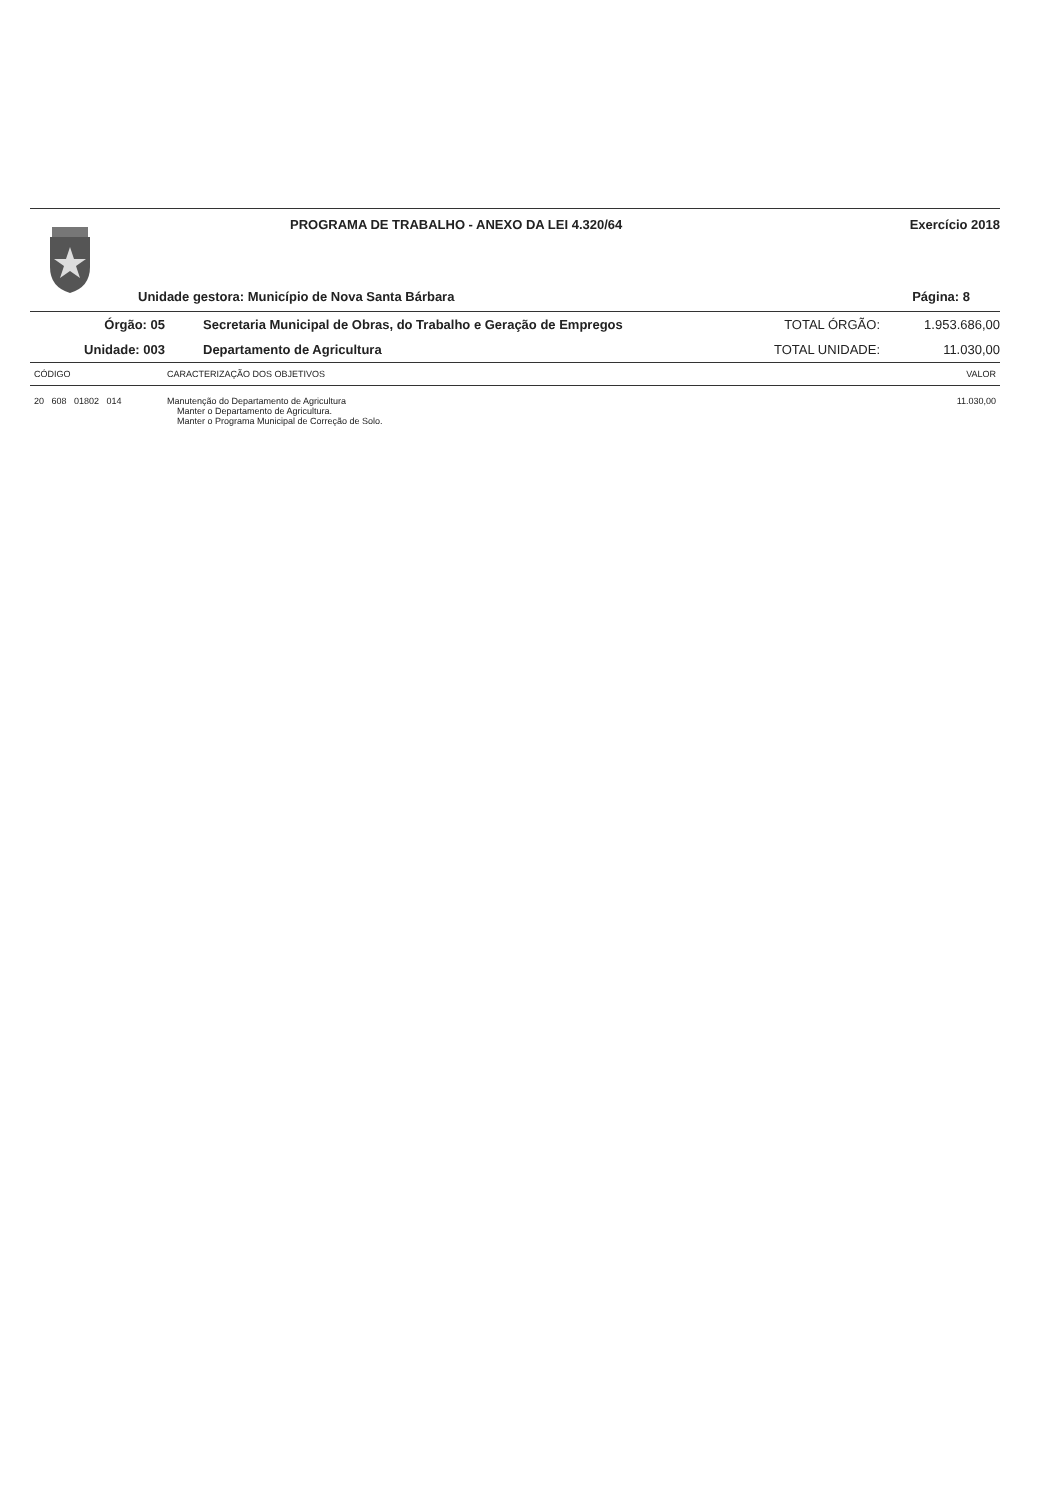PROGRAMA DE TRABALHO - ANEXO DA LEI 4.320/64
Exercício 2018
Unidade gestora: Município de Nova Santa Bárbara
Página: 8
| Órgão: 05 | Secretaria Municipal de Obras, do Trabalho e Geração de Empregos | TOTAL ÓRGÃO: | 1.953.686,00 |
| Unidade: 003 | Departamento de Agricultura | TOTAL UNIDADE: | 11.030,00 |
| CÓDIGO | CARACTERIZAÇÃO DOS OBJETIVOS | VALOR |
| 20 608 01802 014 | Manutenção do Departamento de Agricultura Manter o Departamento de Agricultura. Manter o Programa Municipal de Correção de Solo. | 11.030,00 |